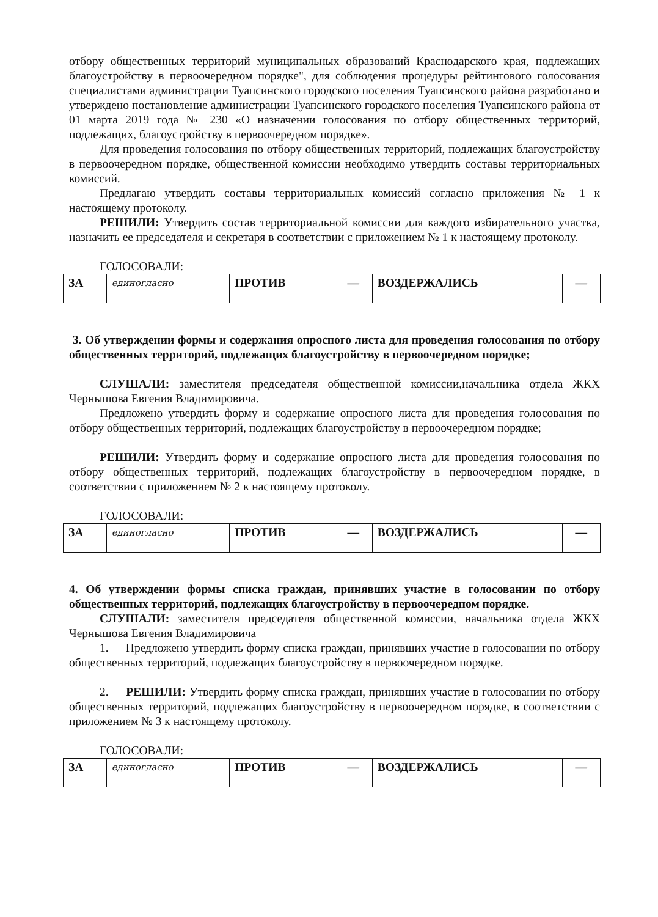отбору общественных территорий муниципальных образований Краснодарского края, подлежащих благоустройству в первоочередном порядке", для соблюдения процедуры рейтингового голосования специалистами администрации Туапсинского городского поселения Туапсинского района разработано и утверждено постановление администрации Туапсинского городского поселения Туапсинского района от 01 марта 2019 года № 230 «О назначении голосования по отбору общественных территорий, подлежащих, благоустройству в первоочередном порядке».
Для проведения голосования по отбору общественных территорий, подлежащих благоустройству в первоочередном порядке, общественной комиссии необходимо утвердить составы территориальных комиссий.
Предлагаю утвердить составы территориальных комиссий согласно приложения № 1 к настоящему протоколу.
РЕШИЛИ: Утвердить состав территориальной комиссии для каждого избирательного участка, назначить ее председателя и секретаря в соответствии с приложением № 1 к настоящему протоколу.
ГОЛОСОВАЛИ:
| ЗА | единогласно | ПРОТИВ | — | ВОЗДЕРЖАЛИСЬ | — |
3. Об утверждении формы и содержания опросного листа для проведения голосования по отбору общественных территорий, подлежащих благоустройству в первоочередном порядке;
СЛУШАЛИ: заместителя председателя общественной комиссии,начальника отдела ЖКХ Чернышова Евгения Владимировича.
Предложено утвердить форму и содержание опросного листа для проведения голосования по отбору общественных территорий, подлежащих благоустройству в первоочередном порядке;
РЕШИЛИ: Утвердить форму и содержание опросного листа для проведения голосования по отбору общественных территорий, подлежащих благоустройству в первоочередном порядке, в соответствии с приложением № 2 к настоящему протоколу.
ГОЛОСОВАЛИ:
| ЗА | единогласно | ПРОТИВ | — | ВОЗДЕРЖАЛИСЬ | — |
4. Об утверждении формы списка граждан, принявших участие в голосовании по отбору общественных территорий, подлежащих благоустройству в первоочередном порядке.
СЛУШАЛИ: заместителя председателя общественной комиссии, начальника отдела ЖКХ Чернышова Евгения Владимировича
1. Предложено утвердить форму списка граждан, принявших участие в голосовании по отбору общественных территорий, подлежащих благоустройству в первоочередном порядке.
2. РЕШИЛИ: Утвердить форму списка граждан, принявших участие в голосовании по отбору общественных территорий, подлежащих благоустройству в первоочередном порядке, в соответствии с приложением № 3 к настоящему протоколу.
ГОЛОСОВАЛИ:
| ЗА | единогласно | ПРОТИВ | — | ВОЗДЕРЖАЛИСЬ | — |